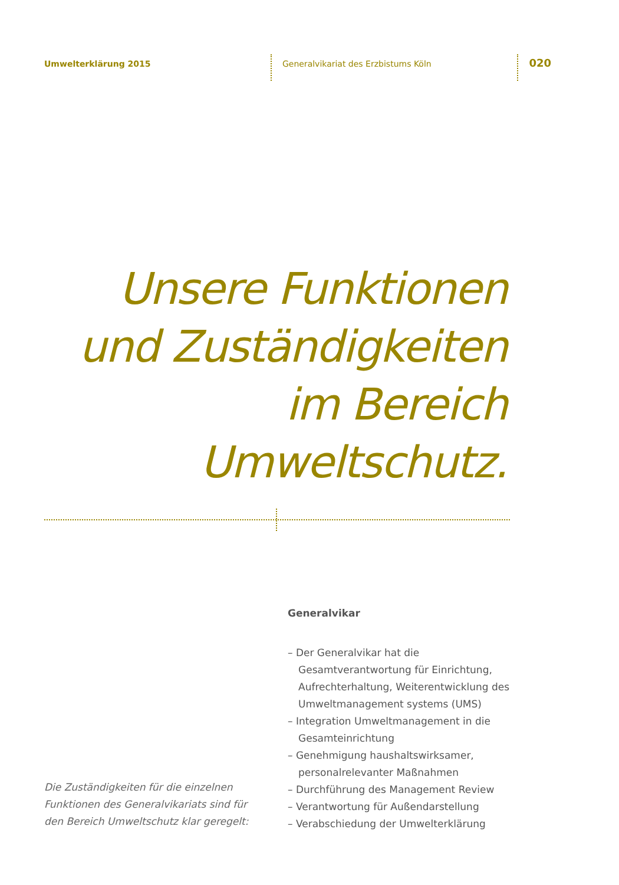Umwelterklärung 2015 Generalvikariat des Erzbistums Köln
020
Unsere Funktionen
und Zuständigkeiten
im Bereich
Umweltschutz.
Generalvikar
– Der Generalvikar hat die Gesamtverantwortung für Einrichtung, Aufrechterhaltung, Weiterentwicklung des Umweltmanagement systems (UMS)
– Integration Umweltmanagement in die Gesamteinrichtung
– Genehmigung haushaltswirksamer, personalrelevanter Maßnahmen
– Durchführung des Management Review
– Verantwortung für Außendarstellung
– Verabschiedung der Umwelterklärung
Die Zuständigkeiten für die einzelnen Funktionen des Generalvikariats sind für den Bereich Umweltschutz klar geregelt: